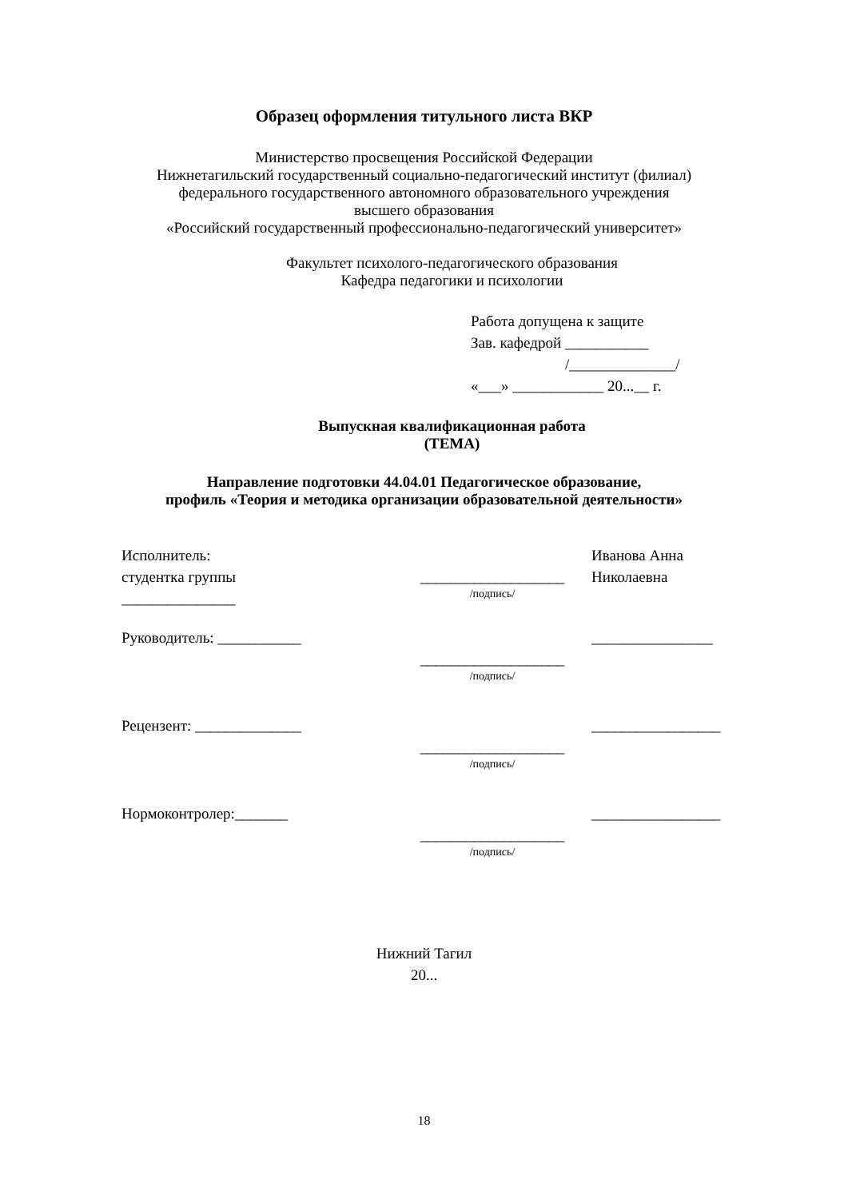Образец оформления титульного листа ВКР
Министерство просвещения Российской Федерации
Нижнетагильский государственный социально-педагогический институт (филиал)
федерального государственного автономного образовательного учреждения
высшего образования
«Российский государственный профессионально-педагогический университет»
Факультет психолого-педагогического образования
Кафедра педагогики и психологии
Работа допущена к защите
Зав. кафедрой ___________
/______________/
«___» ____________ 20...__ г.
Выпускная квалификационная работа
(ТЕМА)
Направление подготовки 44.04.01 Педагогическое образование,
профиль «Теория и методика организации образовательной деятельности»
Исполнитель:
студентка группы
_______________
___________________
/подпись/
Иванова Анна
Николаевна
Руководитель: ___________
___________________
/подпись/
________________
Рецензент: ______________
___________________
/подпись/
_________________
Нормоконтролер:_______
___________________
/подпись/
_________________
Нижний Тагил
20...
18